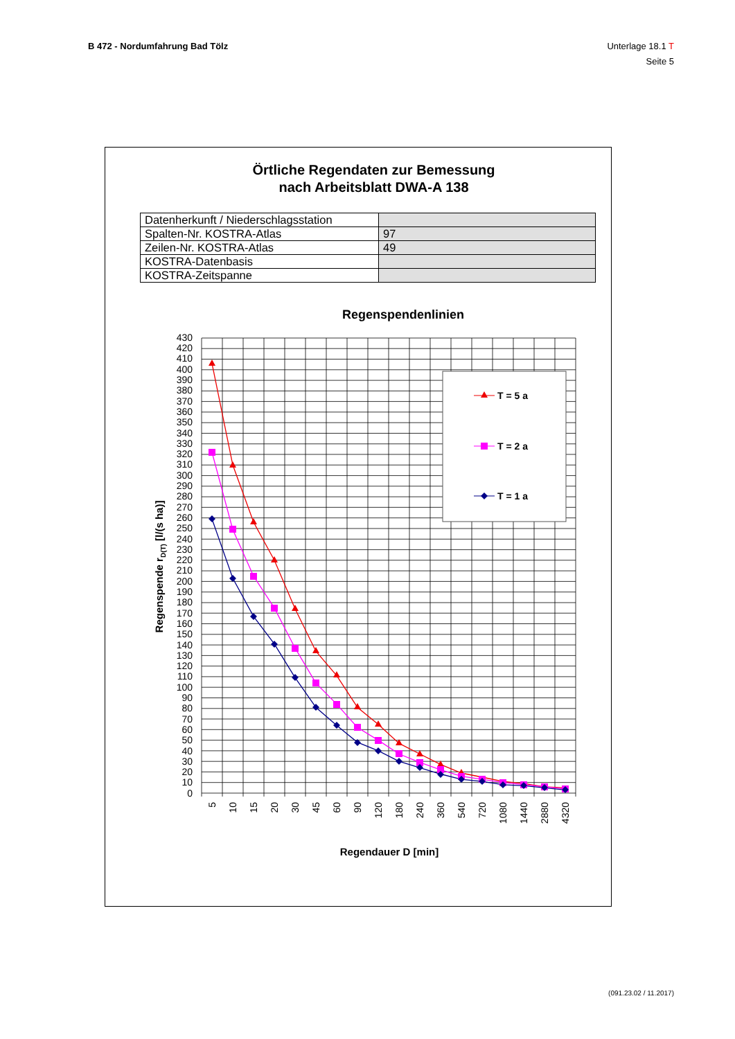B 472 - Nordumfahrung Bad Tölz Unterlage 18.1 T
Seite 5
Örtliche Regendaten zur Bemessung
nach Arbeitsblatt DWA-A 138
| Datenherkunft / Niederschlagsstation | |
| Spalten-Nr. KOSTRA-Atlas | 97 |
| Zeilen-Nr. KOSTRA-Atlas | 49 |
| KOSTRA-Datenbasis | |
| KOSTRA-Zeitspanne | |
Regenspendenlinien
0
10
20
30
40
50
60
70
80
90
100
110
120
130
140
150
160
170
180
190
200
210
220
230
240
250
260
270
280
290
300
310
320
330
340
350
360
370
380
390
400
410
420
430
5
10
15
20
30
45
60
90
120
180
240
360
540
720
1080
1440
2880
4320
Regenspende rD(T) [l/(s ha)]
Regendauer D [min]
T = 5 a
T = 2 a
T = 1 a
(091.23.02 / 11.2017)